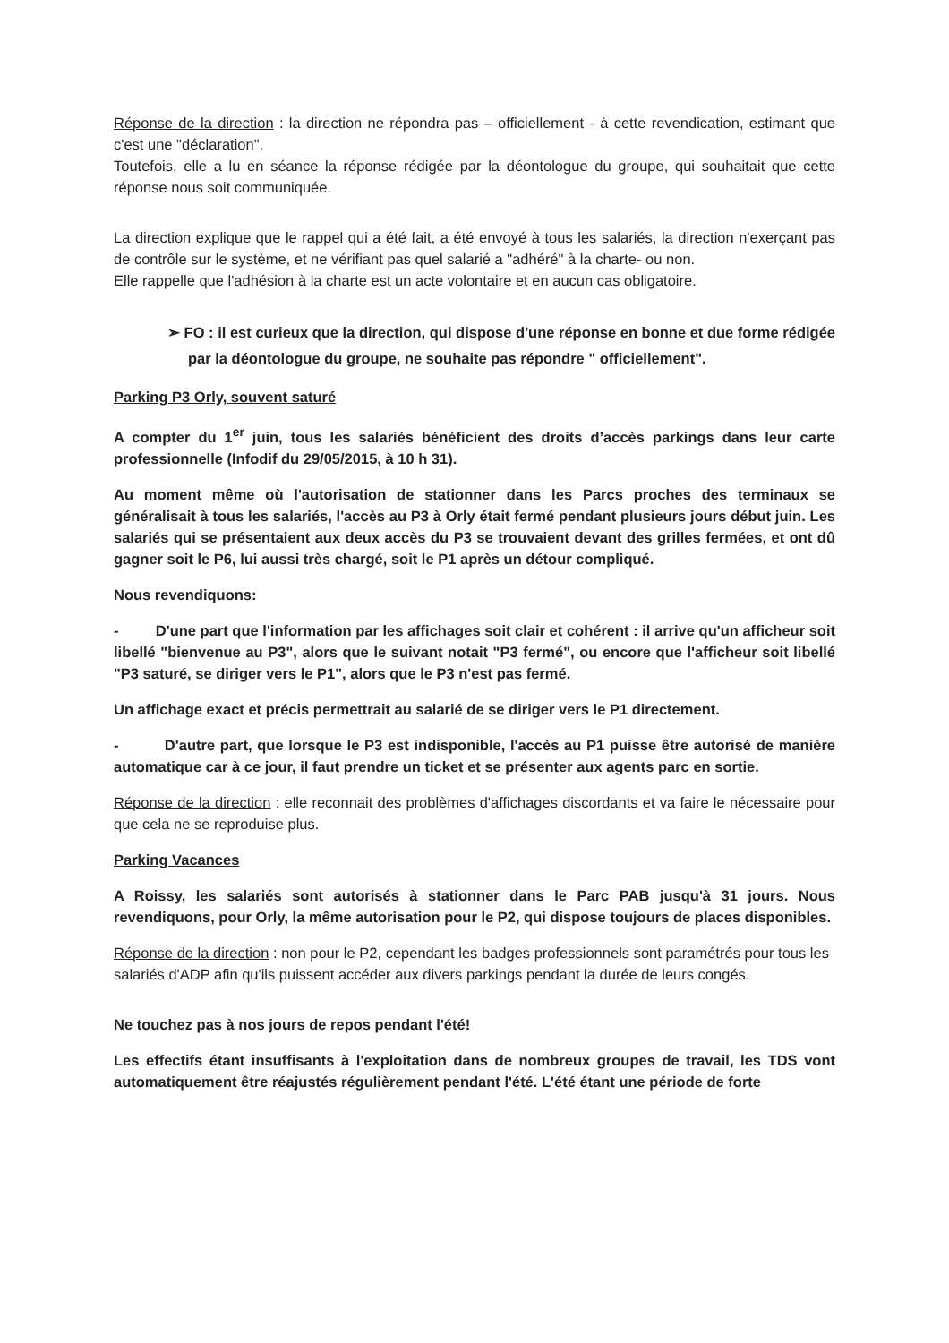Réponse de la direction : la direction ne répondra pas – officiellement - à cette revendication, estimant que c'est une "déclaration".
Toutefois, elle a lu en séance la réponse rédigée par la déontologue du groupe, qui souhaitait que cette réponse nous soit communiquée.
La direction explique que le rappel qui a été fait, a été envoyé à tous les salariés, la direction n'exerçant pas de contrôle sur le système, et ne vérifiant pas quel salarié a "adhéré" à la charte- ou non.
Elle rappelle que l'adhésion à la charte est un acte volontaire et en aucun cas obligatoire.
➢ FO : il est curieux que la direction, qui dispose d'une réponse en bonne et due forme rédigée par la déontologue du groupe, ne souhaite pas répondre " officiellement".
Parking P3 Orly, souvent saturé
A compter du 1<sup>er</sup> juin, tous les salariés bénéficient des droits d’accès parkings dans leur carte professionnelle (Infodif du 29/05/2015, à 10 h 31).
Au moment même où l'autorisation de stationner dans les Parcs proches des terminaux se généralisait à tous les salariés, l'accès au P3 à Orly était fermé pendant plusieurs jours début juin. Les salariés qui se présentaient aux deux accès du P3 se trouvaient devant des grilles fermées, et ont dû gagner soit le P6, lui aussi très chargé, soit le P1 après un détour compliqué.
Nous revendiquons:
- D'une part que l'information par les affichages soit clair et cohérent : il arrive qu'un afficheur soit libellé "bienvenue au P3", alors que le suivant notait "P3 fermé", ou encore que l'afficheur soit libellé "P3 saturé, se diriger vers le P1", alors que le P3 n'est pas fermé.
Un affichage exact et précis permettrait au salarié de se diriger vers le P1 directement.
- D'autre part, que lorsque le P3 est indisponible, l'accès au P1 puisse être autorisé de manière automatique car à ce jour, il faut prendre un ticket et se présenter aux agents parc en sortie.
Réponse de la direction : elle reconnait des problèmes d'affichages discordants et va faire le nécessaire pour que cela ne se reproduise plus.
Parking Vacances
A Roissy, les salariés sont autorisés à stationner dans le Parc PAB jusqu'à 31 jours. Nous revendiquons, pour Orly, la même autorisation pour le P2, qui dispose toujours de places disponibles.
Réponse de la direction : non pour le P2, cependant les badges professionnels sont paramétrés pour tous les salariés d'ADP afin qu'ils puissent accéder aux divers parkings pendant la durée de leurs congés.
Ne touchez pas à nos jours de repos pendant l'été!
Les effectifs étant insuffisants à l'exploitation dans de nombreux groupes de travail, les TDS vont automatiquement être réajustés régulièrement pendant l'été. L'été étant une période de forte